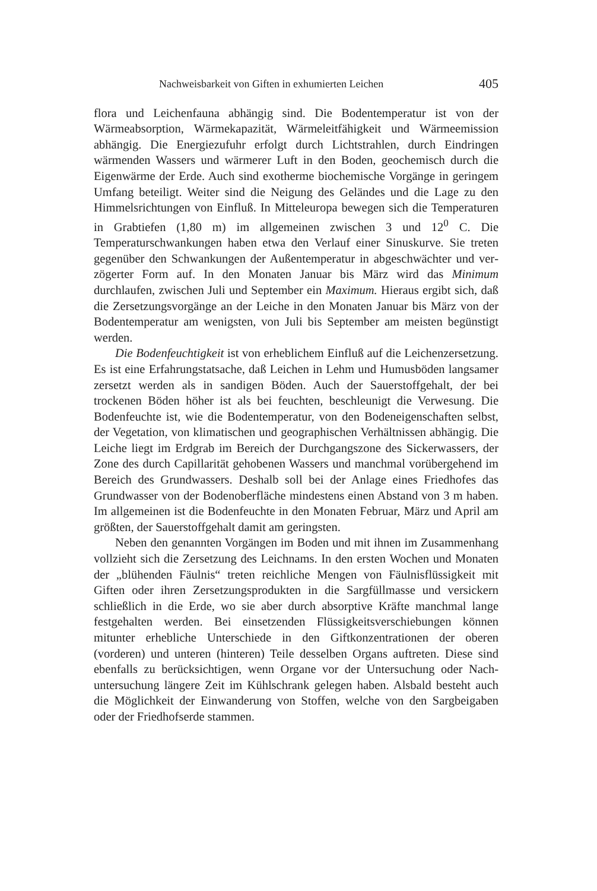Nachweisbarkeit von Giften in exhumierten Leichen 405
flora und Leichenfauna abhängig sind. Die Bodentemperatur ist von der Wärmeabsorption, Wärmekapazität, Wärmeleitfähigkeit und Wärme­emission abhängig. Die Energiezufuhr erfolgt durch Lichtstrahlen, durch Eindringen wärmenden Wassers und wärmerer Luft in den Boden, geochemisch durch die Eigenwärme der Erde. Auch sind exotherme biochemische Vorgänge in geringem Umfang beteiligt. Weiter sind die Neigung des Geländes und die Lage zu den Himmelsrichtungen von Einfluß. In Mitteleuropa bewegen sich die Temperaturen in Grabtiefen (1,80 m) im allgemeinen zwischen 3 und 12<sup>0</sup> C. Die Temperaturschwan­kungen haben etwa den Verlauf einer Sinuskurve. Sie treten gegenüber den Schwankungen der Außentemperatur in abgeschwächter und ver­zögerter Form auf. In den Monaten Januar bis März wird das Minimum durchlaufen, zwischen Juli und September ein Maximum. Hieraus ergibt sich, daß die Zersetzungsvorgänge an der Leiche in den Monaten Januar bis März von der Bodentemperatur am wenigsten, von Juli bis September am meisten begünstigt werden.
Die Bodenfeuchtigkeit ist von erheblichem Einfluß auf die Leichen­zersetzung. Es ist eine Erfahrungstatsache, daß Leichen in Lehm und Humusböden langsamer zersetzt werden als in sandigen Böden. Auch der Sauerstoffgehalt, der bei trockenen Böden höher ist als bei feuchten, beschleunigt die Verwesung. Die Bodenfeuchte ist, wie die Bodentempe­ratur, von den Bodeneigenschaften selbst, der Vegetation, von klimati­schen und geographischen Verhältnissen abhängig. Die Leiche liegt im Erdgrab im Bereich der Durchgangszone des Sickerwassers, der Zone des durch Capillarität gehobenen Wassers und manchmal vorübergehend im Bereich des Grundwassers. Deshalb soll bei der Anlage eines Friedhofes das Grundwasser von der Bodenoberfläche mindestens einen Abstand von 3 m haben. Im allgemeinen ist die Bodenfeuchte in den Monaten Februar, März und April am größten, der Sauerstoffgehalt damit am geringsten.
Neben den genannten Vorgängen im Boden und mit ihnen im Zu­sammenhang vollzieht sich die Zersetzung des Leichnams. In den ersten Wochen und Monaten der „blühenden Fäulnis“ treten reichliche Mengen von Fäulnisflüssigkeit mit Giften oder ihren Zersetzungsproduk­ten in die Sargfüllmasse und versickern schließlich in die Erde, wo sie aber durch absorptive Kräfte manchmal lange festgehalten werden. Bei einsetzenden Flüssigkeitsverschiebungen können mitunter erhebliche Unterschiede in den Giftkonzentrationen der oberen (vorderen) und unteren (hinteren) Teile desselben Organs auftreten. Diese sind eben­falls zu berücksichtigen, wenn Organe vor der Untersuchung oder Nach­untersuchung längere Zeit im Kühlschrank gelegen haben. Alsbald besteht auch die Möglichkeit der Einwanderung von Stoffen, welche von den Sargbeigaben oder der Friedhofserde stammen.